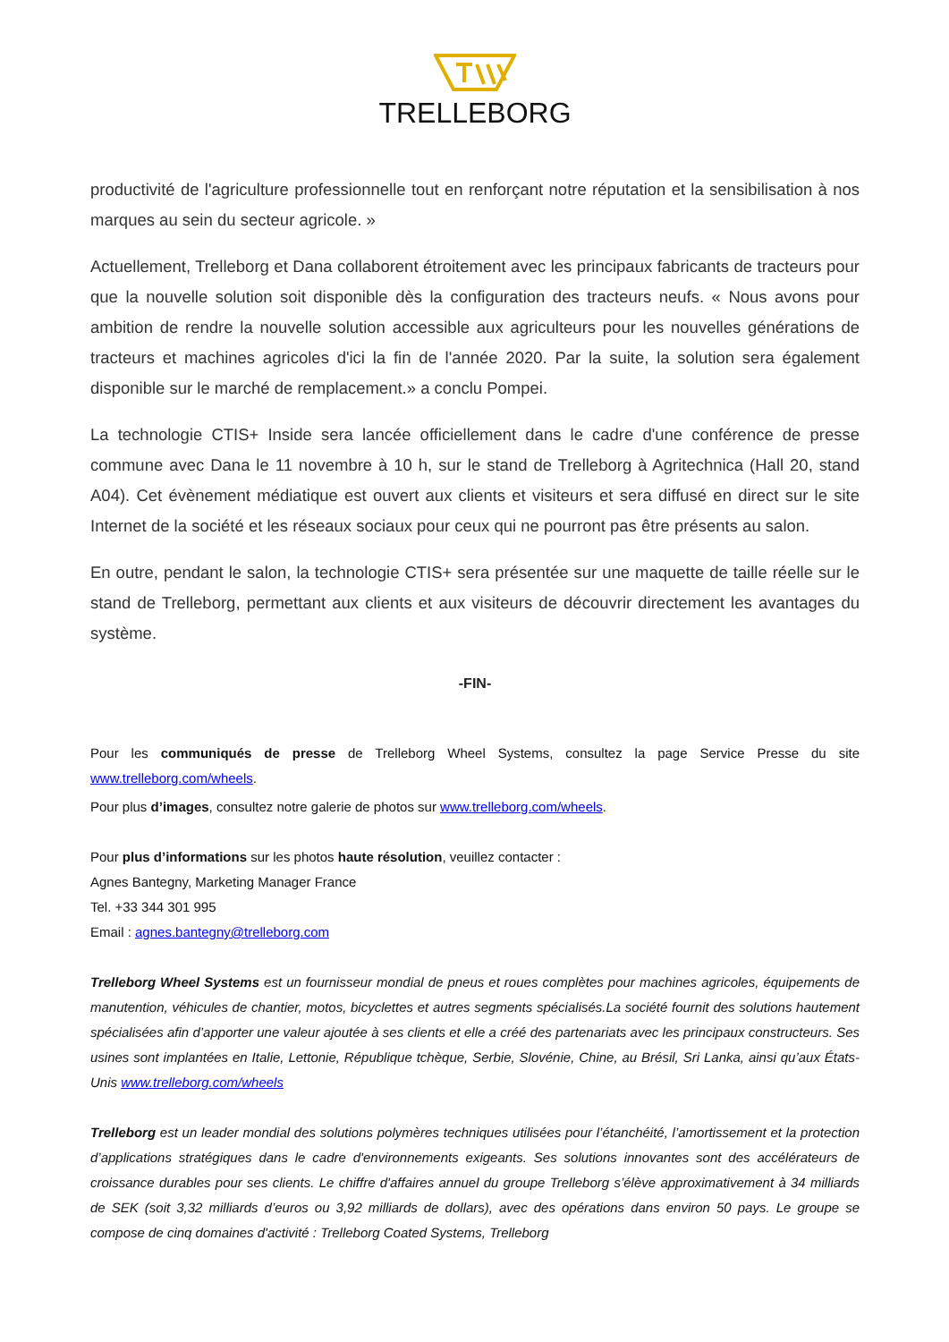TRELLEBORG
productivité de l'agriculture professionnelle tout en renforçant notre réputation et la sensibilisation à nos marques au sein du secteur agricole. »
Actuellement, Trelleborg et Dana collaborent étroitement avec les principaux fabricants de tracteurs pour que la nouvelle solution soit disponible dès la configuration des tracteurs neufs. « Nous avons pour ambition de rendre la nouvelle solution accessible aux agriculteurs pour les nouvelles générations de tracteurs et machines agricoles d'ici la fin de l'année 2020. Par la suite, la solution sera également disponible sur le marché de remplacement.» a conclu Pompei.
La technologie CTIS+ Inside sera lancée officiellement dans le cadre d'une conférence de presse commune avec Dana le 11 novembre à 10 h, sur le stand de Trelleborg à Agritechnica (Hall 20, stand A04). Cet évènement médiatique est ouvert aux clients et visiteurs et sera diffusé en direct sur le site Internet de la société et les réseaux sociaux pour ceux qui ne pourront pas être présents au salon.
En outre, pendant le salon, la technologie CTIS+ sera présentée sur une maquette de taille réelle sur le stand de Trelleborg, permettant aux clients et aux visiteurs de découvrir directement les avantages du système.
-FIN-
Pour les communiqués de presse de Trelleborg Wheel Systems, consultez la page Service Presse du site www.trelleborg.com/wheels.
Pour plus d’images, consultez notre galerie de photos sur www.trelleborg.com/wheels.
Pour plus d’informations sur les photos haute résolution, veuillez contacter :
Agnes Bantegny, Marketing Manager France
Tel. +33 344 301 995
Email : agnes.bantegny@trelleborg.com
Trelleborg Wheel Systems est un fournisseur mondial de pneus et roues complètes pour machines agricoles, équipements de manutention, véhicules de chantier, motos, bicyclettes et autres segments spécialisés.La société fournit des solutions hautement spécialisées afin d’apporter une valeur ajoutée à ses clients et elle a créé des partenariats avec les principaux constructeurs. Ses usines sont implantées en Italie, Lettonie, République tchèque, Serbie, Slovénie, Chine, au Brésil, Sri Lanka, ainsi qu’aux États-Unis www.trelleborg.com/wheels
Trelleborg est un leader mondial des solutions polymères techniques utilisées pour l’étanchéité, l’amortissement et la protection d’applications stratégiques dans le cadre d'environnements exigeants. Ses solutions innovantes sont des accélérateurs de croissance durables pour ses clients. Le chiffre d'affaires annuel du groupe Trelleborg s’élève approximativement à 34 milliards de SEK (soit 3,32 milliards d’euros ou 3,92 milliards de dollars), avec des opérations dans environ 50 pays. Le groupe se compose de cinq domaines d'activité : Trelleborg Coated Systems, Trelleborg